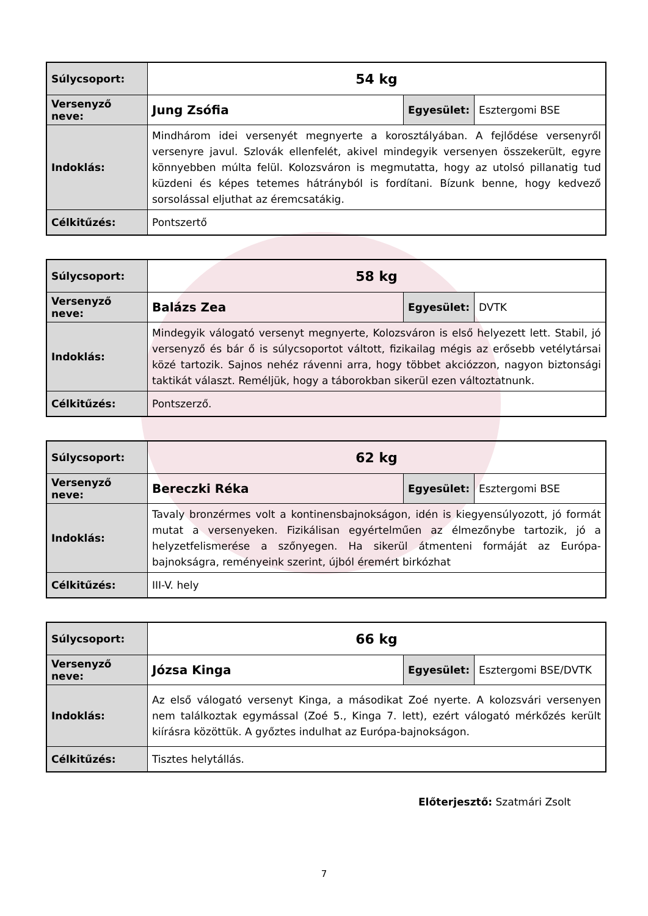| Súlycsoport: | 54 kg | | |
| Versenyző neve: | Jung Zsófia | Egyesület: | Esztergomi BSE |
| Indoklás: | Mindhárom idei versenyét megnyerte a korosztályában. A fejlődése versenyről versenyre javul. Szlovák ellenfelét, akivel mindegyik versenyen összekerült, egyre könnyebben múlta felül. Kolozsváron is megmutatta, hogy az utolsó pillanatig tud küzdeni és képes tetemes hátrányból is fordítani. Bízunk benne, hogy kedvező sorsolással eljuthat az éremcsatákig. | | |
| Célkitűzés: | Pontszertő | | |
| Súlycsoport: | 58 kg | | |
| Versenyző neve: | Balázs Zea | Egyesület: | DVTK |
| Indoklás: | Mindegyik válogató versenyt megnyerte, Kolozsváron is első helyezett lett. Stabil, jó versenyző és bár ő is súlycsoportot váltott, fizikailag mégis az erősebb vetélytársai közé tartozik. Sajnos nehéz rávenni arra, hogy többet akciózzon, nagyon biztonsági taktikát választ. Reméljük, hogy a táborokban sikerül ezen változtatnunk. | | |
| Célkitűzés: | Pontszerző. | | |
| Súlycsoport: | 62 kg | | |
| Versenyző neve: | Bereczki Réka | Egyesület: | Esztergomi BSE |
| Indoklás: | Tavaly bronzérmes volt a kontinensbajnokságon, idén is kiegyensúlyozott, jó formát mutat a versenyeken. Fizikálisan egyértelműen az élmezőnybe tartozik, jó a helyzetfelismerése a szőnyegen. Ha sikerül átmenteni formáját az Európa-bajnokságra, reményeink szerint, újból éremért birkózhat | | |
| Célkitűzés: | III-V. hely | | |
| Súlycsoport: | 66 kg | | |
| Versenyző neve: | Józsa Kinga | Egyesület: | Esztergomi BSE/DVTK |
| Indoklás: | Az első válogató versenyt Kinga, a másodikat Zoé nyerte. A kolozsvári versenyen nem találkoztak egymással (Zoé 5., Kinga 7. lett), ezért válogató mérkőzés került kiírásra közöttük. A győztes indulhat az Európa-bajnokságon. | | |
| Célkitűzés: | Tisztes helytállás. | | |
Előterjesztő: Szatmári Zsolt
7